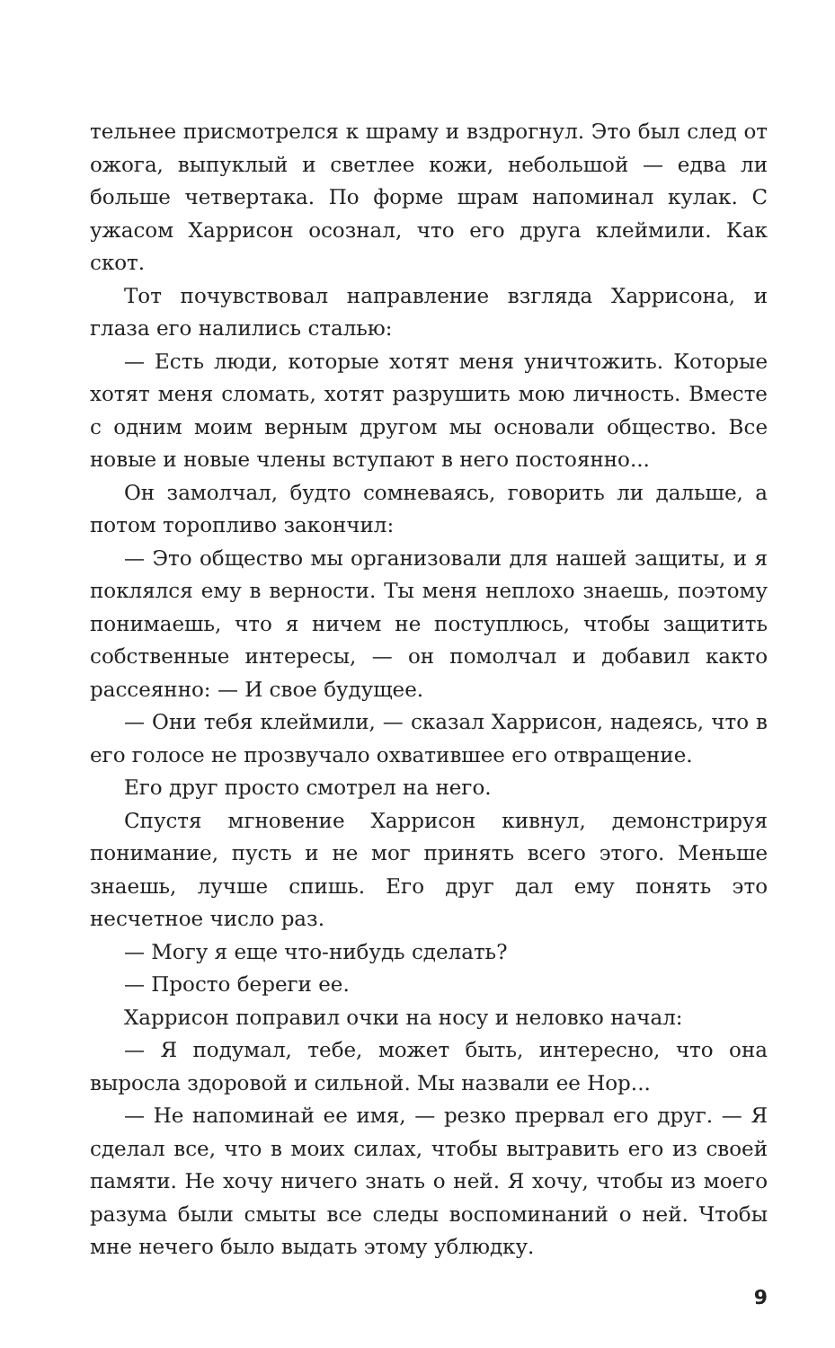тельнее присмотрелся к шраму и вздрогнул. Это был след от ожога, выпуклый и светлее кожи, небольшой — едва ли больше четвертака. По форме шрам напоминал кулак. С ужасом Харрисон осознал, что его друга клеймили. Как скот.
Тот почувствовал направление взгляда Харрисона, и глаза его налились сталью:
— Есть люди, которые хотят меня уничтожить. Которые хотят меня сломать, хотят разрушить мою личность. Вместе с одним моим верным другом мы основали общество. Все новые и новые члены вступают в него постоянно...
Он замолчал, будто сомневаясь, говорить ли дальше, а потом торопливо закончил:
— Это общество мы организовали для нашей защиты, и я поклялся ему в верности. Ты меня неплохо знаешь, поэтому понимаешь, что я ничем не поступлюсь, чтобы защитить собственные интересы, — он помолчал и добавил както рассеянно: — И свое будущее.
— Они тебя клеймили, — сказал Харрисон, надеясь, что в его голосе не прозвучало охватившее его отвращение.
Его друг просто смотрел на него.
Спустя мгновение Харрисон кивнул, демонстрируя понимание, пусть и не мог принять всего этого. Меньше знаешь, лучше спишь. Его друг дал ему понять это несчетное число раз.
— Могу я еще что-нибудь сделать?
— Просто береги ее.
Харрисон поправил очки на носу и неловко начал:
— Я подумал, тебе, может быть, интересно, что она выросла здоровой и сильной. Мы назвали ее Нор...
— Не напоминай ее имя, — резко прервал его друг. — Я сделал все, что в моих силах, чтобы вытравить его из своей памяти. Не хочу ничего знать о ней. Я хочу, чтобы из моего разума были смыты все следы воспоминаний о ней. Чтобы мне нечего было выдать этому ублюдку.
9